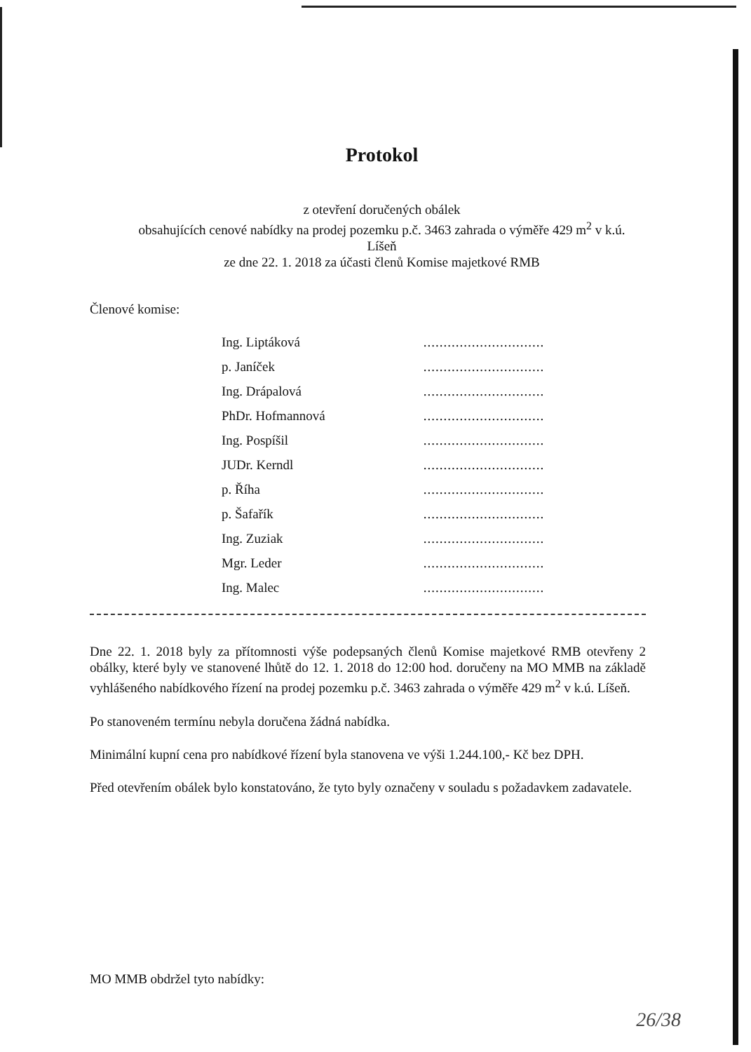Protokol
z otevření doručených obálek
obsahujících cenové nabídky na prodej pozemku p.č. 3463 zahrada o výměře 429 m<sup>2</sup> v k.ú.
Líšeň
ze dne 22. 1. 2018 za účasti členů Komise majetkové RMB
Členové komise:
| Ing. Liptáková | .............................. |
| p. Janíček | .............................. |
| Ing. Drápalová | .............................. |
| PhDr. Hofmannová | .............................. |
| Ing. Pospíšil | .............................. |
| JUDr. Kerndl | .............................. |
| p. Říha | .............................. |
| p. Šafařík | .............................. |
| Ing. Zuziak | .............................. |
| Mgr. Leder | .............................. |
| Ing. Malec | .............................. |
Dne 22. 1. 2018 byly za přítomnosti výše podepsaných členů Komise majetkové RMB otevřeny 2 obálky, které byly ve stanovené lhůtě do 12. 1. 2018 do 12:00 hod. doručeny na MO MMB na základě vyhlášeného nabídkového řízení na prodej pozemku p.č. 3463 zahrada o výměře 429 m<sup>2</sup> v k.ú. Líšeň.
Po stanoveném termínu nebyla doručena žádná nabídka.
Minimální kupní cena pro nabídkové řízení byla stanovena ve výši 1.244.100,- Kč bez DPH.
Před otevřením obálek bylo konstatováno, že tyto byly označeny v souladu s požadavkem zadavatele.
MO MMB obdržel tyto nabídky:
26/38